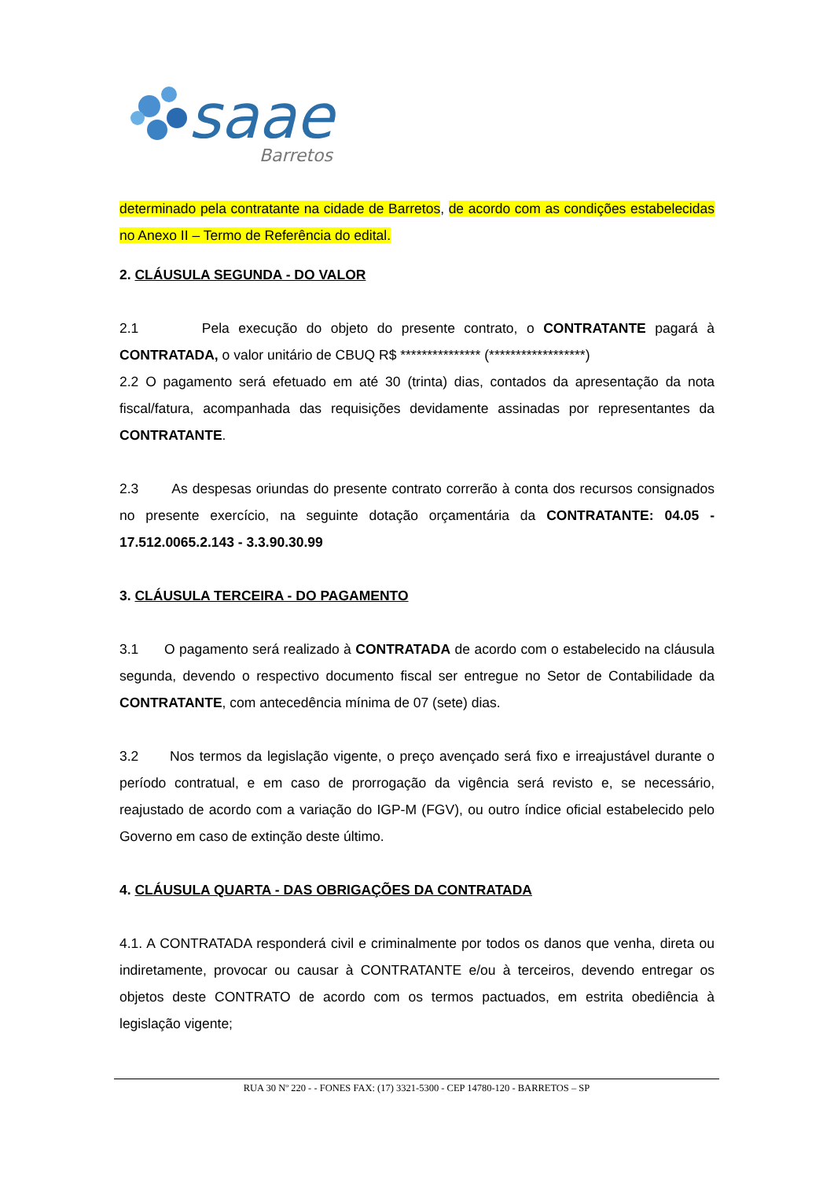saae
Barretos
determinado pela contratante na cidade de Barretos, de acordo com as condições estabelecidas no Anexo II – Termo de Referência do edital.
2. CLÁUSULA SEGUNDA - DO VALOR
2.1 Pela execução do objeto do presente contrato, o CONTRATANTE pagará à CONTRATADA, o valor unitário de CBUQ R$ *************** (******************)
2.2 O pagamento será efetuado em até 30 (trinta) dias, contados da apresentação da nota fiscal/fatura, acompanhada das requisições devidamente assinadas por representantes da CONTRATANTE.
2.3 As despesas oriundas do presente contrato correrão à conta dos recursos consignados no presente exercício, na seguinte dotação orçamentária da CONTRATANTE: 04.05 - 17.512.0065.2.143 - 3.3.90.30.99
3. CLÁUSULA TERCEIRA - DO PAGAMENTO
3.1 O pagamento será realizado à CONTRATADA de acordo com o estabelecido na cláusula segunda, devendo o respectivo documento fiscal ser entregue no Setor de Contabilidade da CONTRATANTE, com antecedência mínima de 07 (sete) dias.
3.2 Nos termos da legislação vigente, o preço avençado será fixo e irreajustável durante o período contratual, e em caso de prorrogação da vigência será revisto e, se necessário, reajustado de acordo com a variação do IGP-M (FGV), ou outro índice oficial estabelecido pelo Governo em caso de extinção deste último.
4. CLÁUSULA QUARTA - DAS OBRIGAÇÕES DA CONTRATADA
4.1. A CONTRATADA responderá civil e criminalmente por todos os danos que venha, direta ou indiretamente, provocar ou causar à CONTRATANTE e/ou à terceiros, devendo entregar os objetos deste CONTRATO de acordo com os termos pactuados, em estrita obediência à legislação vigente;
RUA 30 Nº 220 - - FONES FAX: (17) 3321-5300 - CEP 14780-120 - BARRETOS – SP